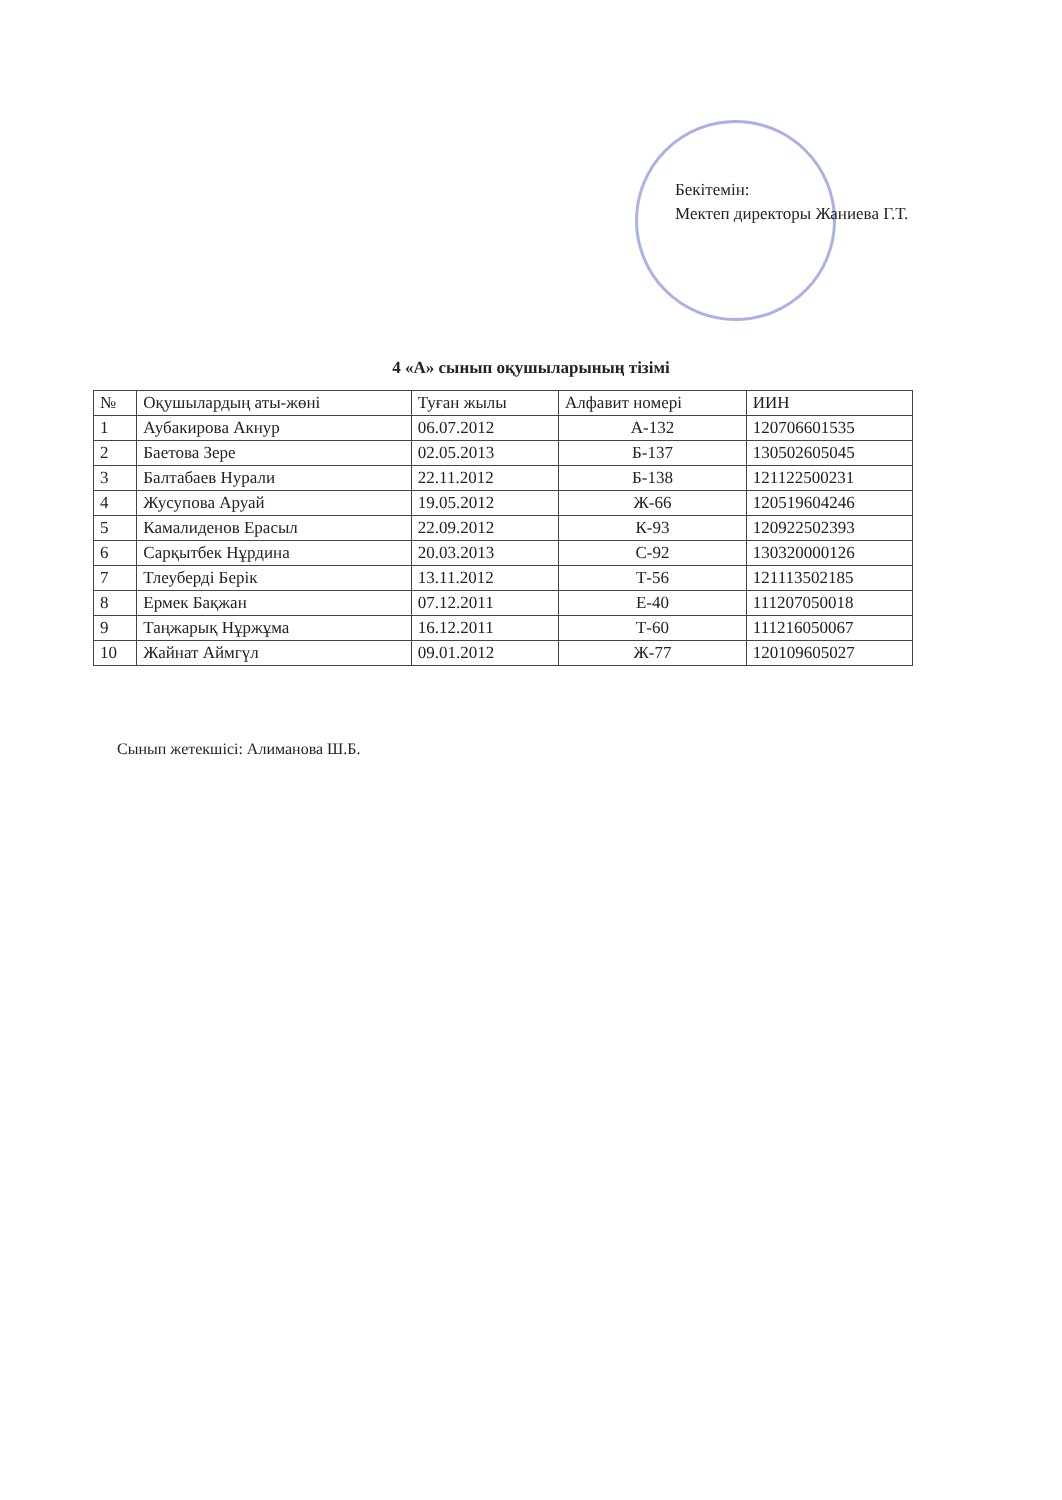Бекітемін:
Мектеп директоры Жаниева Г.Т.
4 «А» сынып оқушыларының тізімі
| № | Оқушылардың аты-жөні | Туған жылы | Алфавит номері | ИИН |
| --- | --- | --- | --- | --- |
| 1 | Аубакирова Акнур | 06.07.2012 | А-132 | 120706601535 |
| 2 | Баетова Зере | 02.05.2013 | Б-137 | 130502605045 |
| 3 | Балтабаев Нурали | 22.11.2012 | Б-138 | 121122500231 |
| 4 | Жусупова Аруай | 19.05.2012 | Ж-66 | 120519604246 |
| 5 | Камалиденов Ерасыл | 22.09.2012 | К-93 | 120922502393 |
| 6 | Сарқытбек Нұрдина | 20.03.2013 | С-92 | 130320000126 |
| 7 | Тлеуберді Берік | 13.11.2012 | Т-56 | 121113502185 |
| 8 | Ермек Бақжан | 07.12.2011 | Е-40 | 111207050018 |
| 9 | Таңжарық Нұржұма | 16.12.2011 | Т-60 | 111216050067 |
| 10 | Жайнат Аймгүл | 09.01.2012 | Ж-77 | 120109605027 |
Сынып жетекшісі: Алиманова Ш.Б.